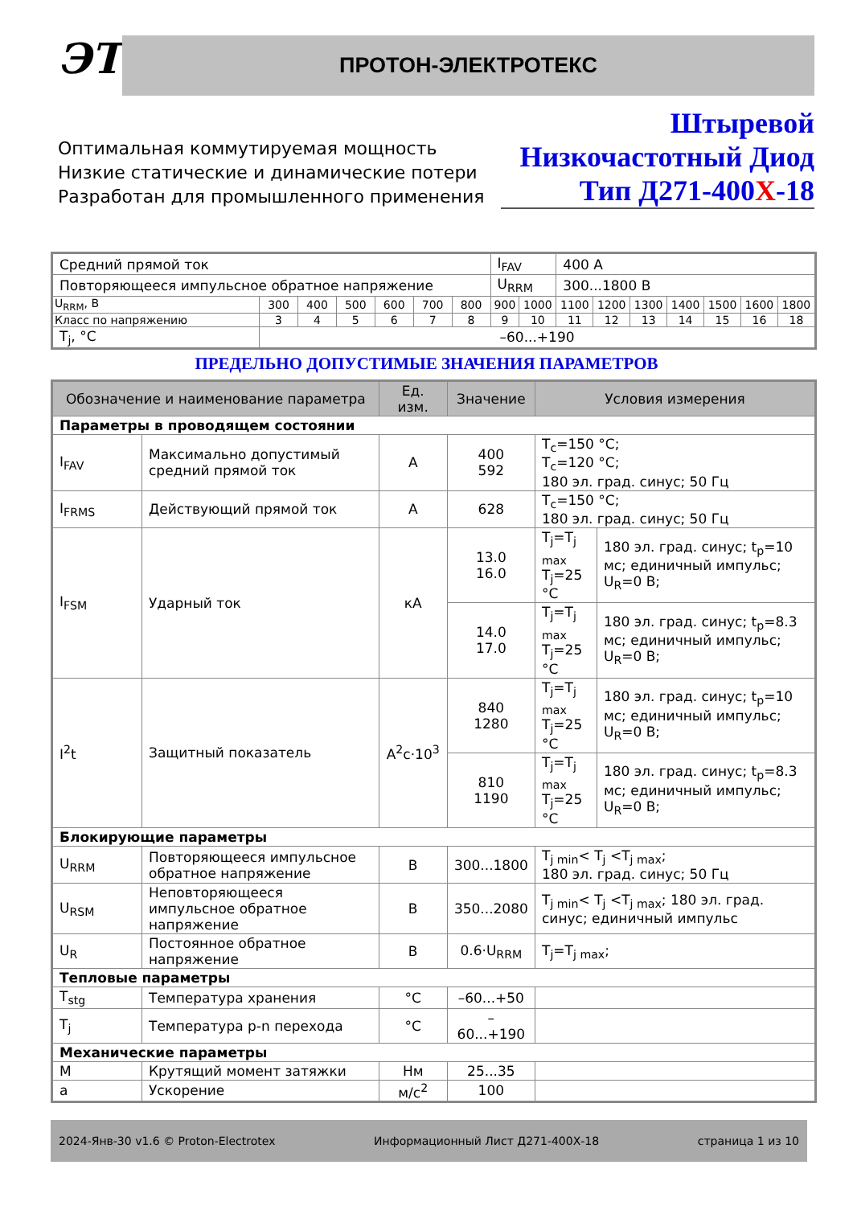ЭТ ПРОТОН-ЭЛЕКТРОТЕКС
Оптимальная коммутируемая мощность
Низкие статические и динамические потери
Разработан для промышленного применения
Штыревой
Низкочастотный Диод
Тип Д271-400Х-18
| Средний прямой ток | | | | | | | I<sub>FAV</sub> | | 400 А | | | | | | |
| Повторяющееся импульсное обратное напряжение | | | | | | | U<sub>RRM</sub> | | 300...1800 В | | | | | | |
| U<sub>RRM</sub>, В | 300 | 400 | 500 | 600 | 700 | 800 | 900 | 1000 | 1100 | 1200 | 1300 | 1400 | 1500 | 1600 | 1800 |
| Класс по напряжению | 3 | 4 | 5 | 6 | 7 | 8 | 9 | 10 | 11 | 12 | 13 | 14 | 15 | 16 | 18 |
| T<sub>j</sub>, °C | –60...+190 | | | | | | | | | | | | | | |
ПРЕДЕЛЬНО ДОПУСТИМЫЕ ЗНАЧЕНИЯ ПАРАМЕТРОВ
| Обозначение и наименование параметра | | Ед. изм. | Значение | Условия измерения | |
| --- | --- | --- | --- | --- | --- |
| Параметры в проводящем состоянии | | | | | |
| I<sub>FAV</sub> | Максимально допустимый средний прямой ток | А | 400 592 | T<sub>c</sub>=150 °C; T<sub>c</sub>=120 °C; 180 эл. град. синус; 50 Гц | |
| I<sub>FRMS</sub> | Действующий прямой ток | А | 628 | T<sub>c</sub>=150 °C; 180 эл. град. синус; 50 Гц | |
| I<sub>FSM</sub> | Ударный ток | кА | 13.0 16.0 | T<sub>j</sub>=T<sub>j max</sub> T<sub>j</sub>=25 °C | 180 эл. град. синус; t<sub>p</sub>=10 мс; единичный импульс; U<sub>R</sub>=0 В; |
| | | | 14.0 17.0 | T<sub>j</sub>=T<sub>j max</sub> T<sub>j</sub>=25 °C | 180 эл. град. синус; t<sub>p</sub>=8.3 мс; единичный импульс; U<sub>R</sub>=0 В; |
| I<sup>2</sup>t | Защитный показатель | А<sup>2</sup>с·10<sup>3</sup> | 840 1280 | T<sub>j</sub>=T<sub>j max</sub> T<sub>j</sub>=25 °C | 180 эл. град. синус; t<sub>p</sub>=10 мс; единичный импульс; U<sub>R</sub>=0 В; |
| | | | 810 1190 | T<sub>j</sub>=T<sub>j max</sub> T<sub>j</sub>=25 °C | 180 эл. град. синус; t<sub>p</sub>=8.3 мс; единичный импульс; U<sub>R</sub>=0 В; |
| Блокирующие параметры | | | | | |
| U<sub>RRM</sub> | Повторяющееся импульсное обратное напряжение | В | 300...1800 | T<sub>j min</sub>< T<sub>j</sub> <T<sub>j max</sub>; 180 эл. град. синус; 50 Гц | |
| U<sub>RSM</sub> | Неповторяющееся импульсное обратное напряжение | В | 350...2080 | T<sub>j min</sub>< T<sub>j</sub> <T<sub>j max</sub>; 180 эл. град. синус; единичный импульс | |
| U<sub>R</sub> | Постоянное обратное напряжение | В | 0.6·U<sub>RRM</sub> | T<sub>j</sub>=T<sub>j max</sub>; | |
| Тепловые параметры | | | | | |
| T<sub>stg</sub> | Температура хранения | °C | –60...+50 | | |
| T<sub>j</sub> | Температура p-n перехода | °C | –60...+190 | | |
| Механические параметры | | | | | |
| M | Крутящий момент затяжки | Нм | 25...35 | | |
| a | Ускорение | м/с<sup>2</sup> | 100 | | |
2024-Янв-30 v1.6 © Proton-Electrotex Информационный Лист Д271-400Х-18 страница 1 из 10